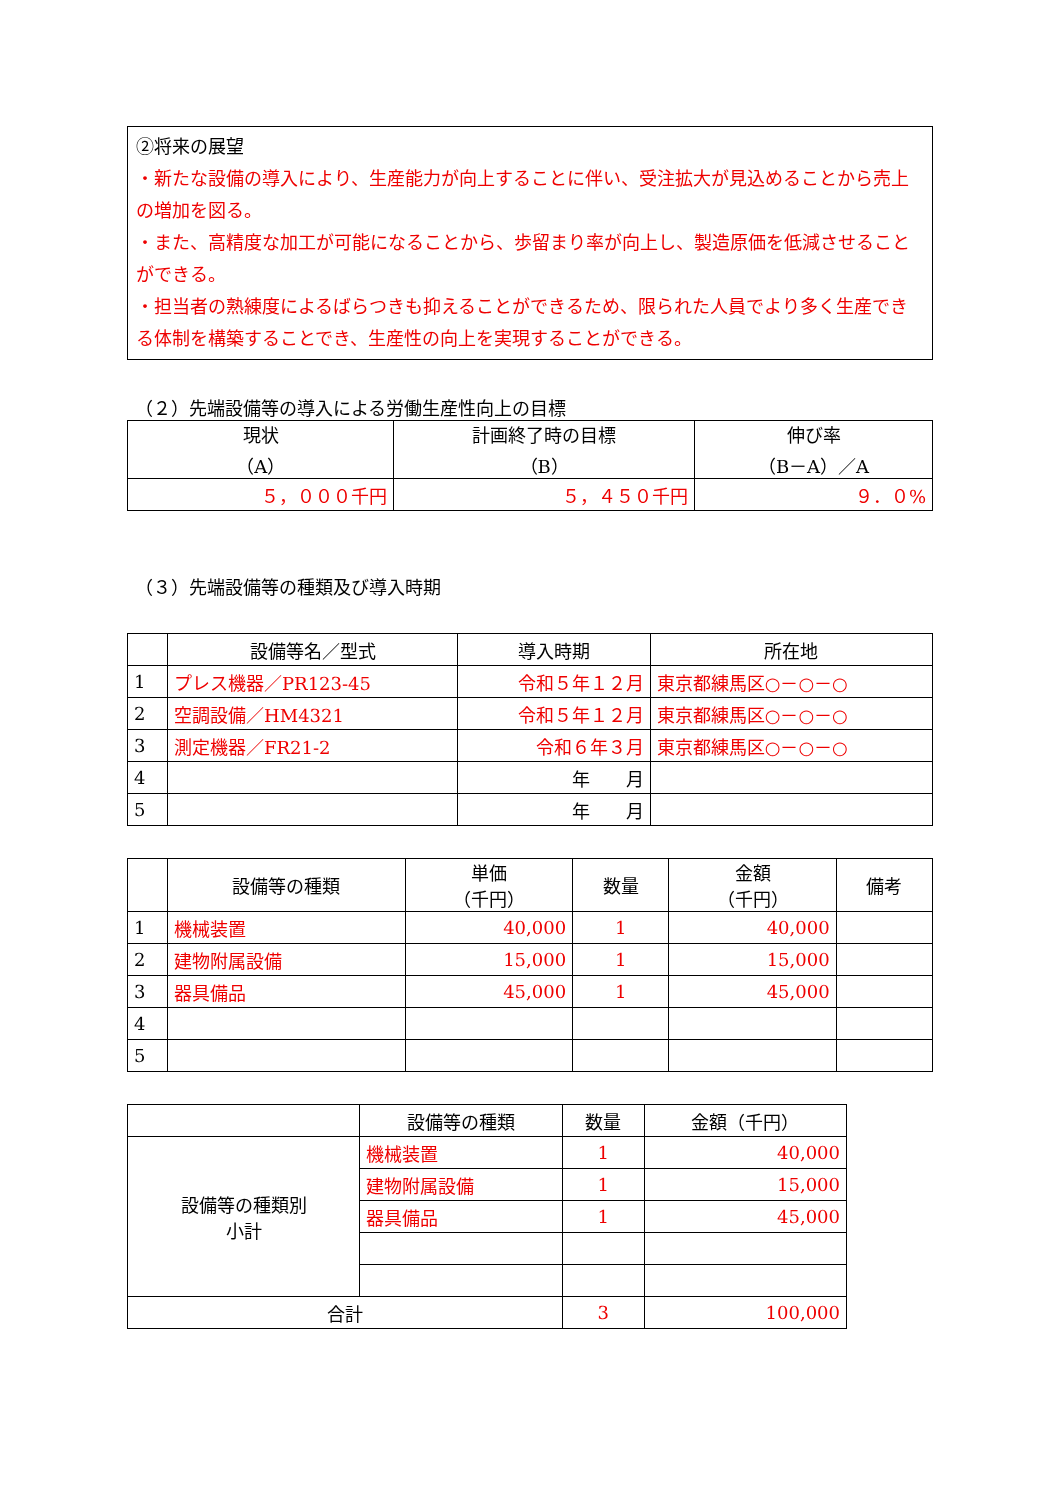②将来の展望
・新たな設備の導入により、生産能力が向上することに伴い、受注拡大が見込めることから売上の増加を図る。
・また、高精度な加工が可能になることから、歩留まり率が向上し、製造原価を低減させることができる。
・担当者の熟練度によるばらつきも抑えることができるため、限られた人員でより多く生産できる体制を構築することでき、生産性の向上を実現することができる。
（２）先端設備等の導入による労働生産性向上の目標
| 現状 （A） | 計画終了時の目標 （B） | 伸び率 （B－A）／A |
| --- | --- | --- |
| ５，０００千円 | ５，４５０千円 | ９．０% |
（３）先端設備等の種類及び導入時期
| | 設備等名／型式 | 導入時期 | 所在地 |
| --- | --- | --- | --- |
| 1 | プレス機器／PR123-45 | 令和５年１２月 | 東京都練馬区○－○－○ |
| 2 | 空調設備／HM4321 | 令和５年１２月 | 東京都練馬区○－○－○ |
| 3 | 測定機器／FR21-2 | 令和６年３月 | 東京都練馬区○－○－○ |
| 4 | | 年 月 | |
| 5 | | 年 月 | |
| | 設備等の種類 | 単価 （千円） | 数量 | 金額 （千円） | 備考 |
| --- | --- | --- | --- | --- | --- |
| 1 | 機械装置 | 40,000 | 1 | 40,000 | |
| 2 | 建物附属設備 | 15,000 | 1 | 15,000 | |
| 3 | 器具備品 | 45,000 | 1 | 45,000 | |
| 4 | | | | | |
| 5 | | | | | |
| | 設備等の種類 | 数量 | 金額（千円） |
| --- | --- | --- | --- |
| 設備等の種類別 小計 | 機械装置 | 1 | 40,000 |
| | 建物附属設備 | 1 | 15,000 |
| | 器具備品 | 1 | 45,000 |
| 合計 | | 3 | 100,000 |